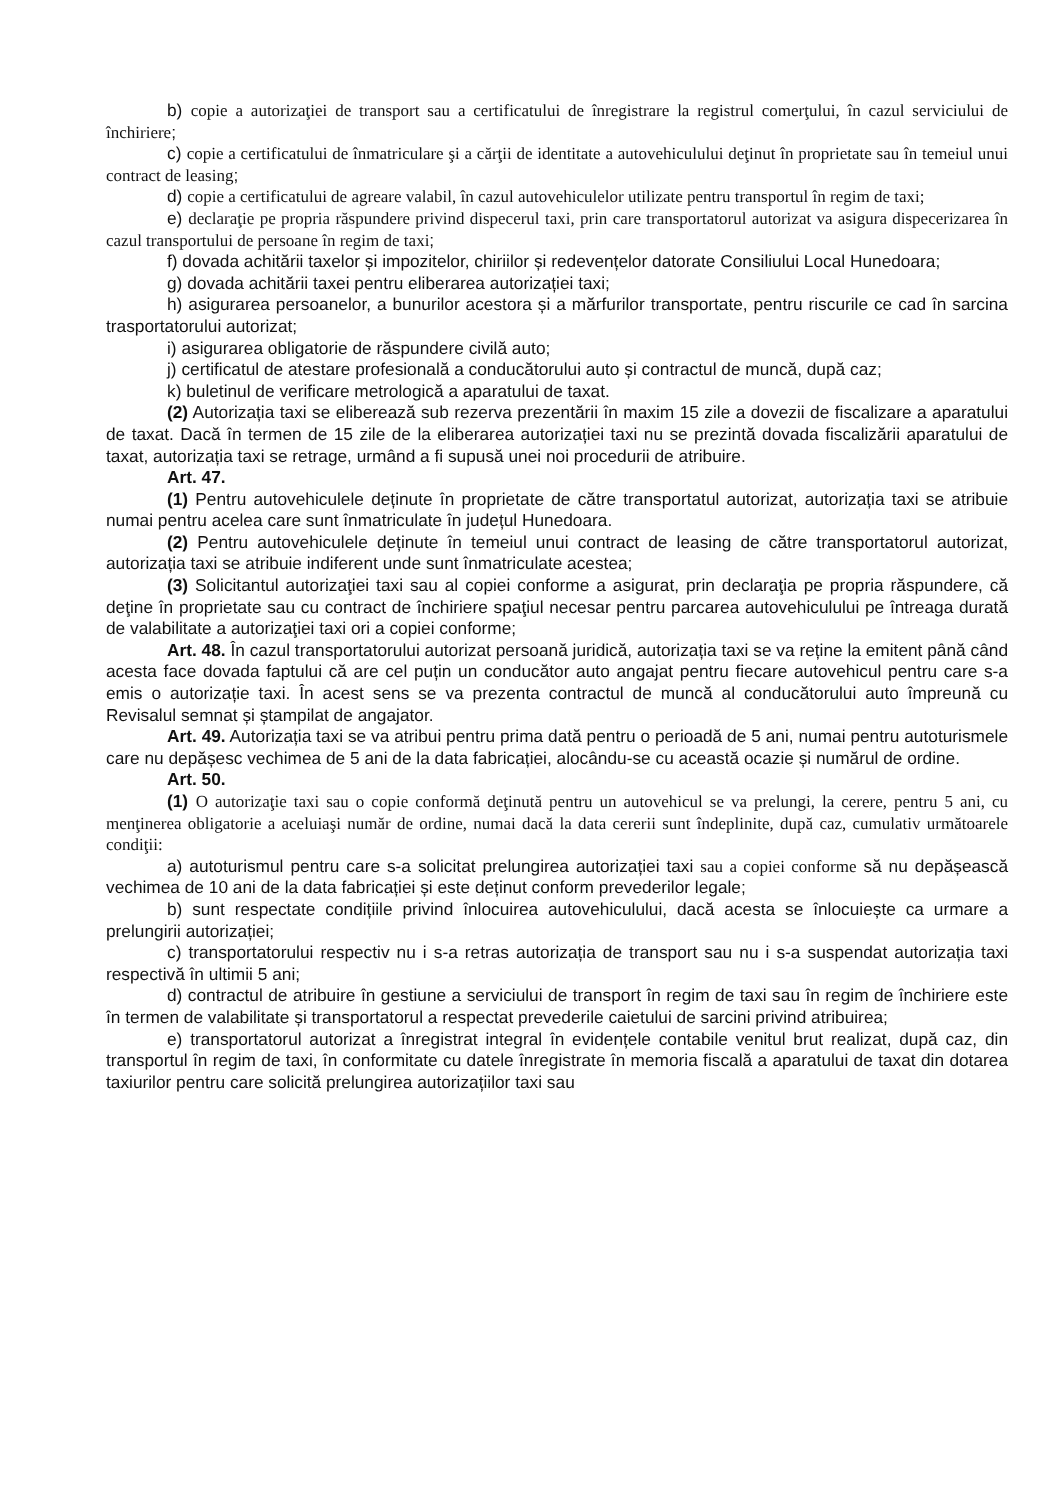b) copie a autorizaţiei de transport sau a certificatului de înregistrare la registrul comerţului, în cazul serviciului de închiriere;
c) copie a certificatului de înmatriculare şi a cărţii de identitate a autovehiculului deţinut în proprietate sau în temeiul unui contract de leasing;
d) copie a certificatului de agreare valabil, în cazul autovehiculelor utilizate pentru transportul în regim de taxi;
e) declaraţie pe propria răspundere privind dispecerul taxi, prin care transportatorul autorizat va asigura dispecerizarea în cazul transportului de persoane în regim de taxi;
f) dovada achitării taxelor și impozitelor, chiriilor și redevențelor datorate Consiliului Local Hunedoara;
g) dovada achitării taxei pentru eliberarea autorizației taxi;
h) asigurarea persoanelor, a bunurilor acestora și a mărfurilor transportate, pentru riscurile ce cad în sarcina trasportatorului autorizat;
i) asigurarea obligatorie de răspundere civilă auto;
j) certificatul de atestare profesională a conducătorului auto și contractul de muncă, după caz;
k) buletinul de verificare metrologică a aparatului de taxat.
(2) Autorizația taxi se eliberează sub rezerva prezentării în maxim 15 zile a dovezii de fiscalizare a aparatului de taxat. Dacă în termen de 15 zile de la eliberarea autorizației taxi nu se prezintă dovada fiscalizării aparatului de taxat, autorizația taxi se retrage, urmând a fi supusă unei noi procedurii de atribuire.
Art. 47.
(1) Pentru autovehiculele deținute în proprietate de către transportatul autorizat, autorizația taxi se atribuie numai pentru acelea care sunt înmatriculate în județul Hunedoara.
(2) Pentru autovehiculele deținute în temeiul unui contract de leasing de către transportatorul autorizat, autorizația taxi se atribuie indiferent unde sunt înmatriculate acestea;
(3) Solicitantul autorizaţiei taxi sau al copiei conforme a asigurat, prin declaraţia pe propria răspundere, că deţine în proprietate sau cu contract de închiriere spaţiul necesar pentru parcarea autovehiculului pe întreaga durată de valabilitate a autorizaţiei taxi ori a copiei conforme;
Art. 48. În cazul transportatorului autorizat persoană juridică, autorizația taxi se va reține la emitent până când acesta face dovada faptului că are cel puțin un conducător auto angajat pentru fiecare autovehicul pentru care s-a emis o autorizație taxi. În acest sens se va prezenta contractul de muncă al conducătorului auto împreună cu Revisalul semnat și ștampilat de angajator.
Art. 49. Autorizația taxi se va atribui pentru prima dată pentru o perioadă de 5 ani, numai pentru autoturismele care nu depășesc vechimea de 5 ani de la data fabricației, alocându-se cu această ocazie și numărul de ordine.
Art. 50.
(1) O autorizaţie taxi sau o copie conformă deţinută pentru un autovehicul se va prelungi, la cerere, pentru 5 ani, cu menţinerea obligatorie a aceluiaşi număr de ordine, numai dacă la data cererii sunt îndeplinite, după caz, cumulativ următoarele condiţii:
a) autoturismul pentru care s-a solicitat prelungirea autorizației taxi sau a copiei conforme să nu depășească vechimea de 10 ani de la data fabricației și este deținut conform prevederilor legale;
b) sunt respectate condițiile privind înlocuirea autovehiculului, dacă acesta se înlocuiește ca urmare a prelungirii autorizației;
c) transportatorului respectiv nu i s-a retras autorizația de transport sau nu i s-a suspendat autorizația taxi respectivă în ultimii 5 ani;
d) contractul de atribuire în gestiune a serviciului de transport în regim de taxi sau în regim de închiriere este în termen de valabilitate și transportatorul a respectat prevederile caietului de sarcini privind atribuirea;
e) transportatorul autorizat a înregistrat integral în evidențele contabile venitul brut realizat, după caz, din transportul în regim de taxi, în conformitate cu datele înregistrate în memoria fiscală a aparatului de taxat din dotarea taxiurilor pentru care solicită prelungirea autorizațiilor taxi sau